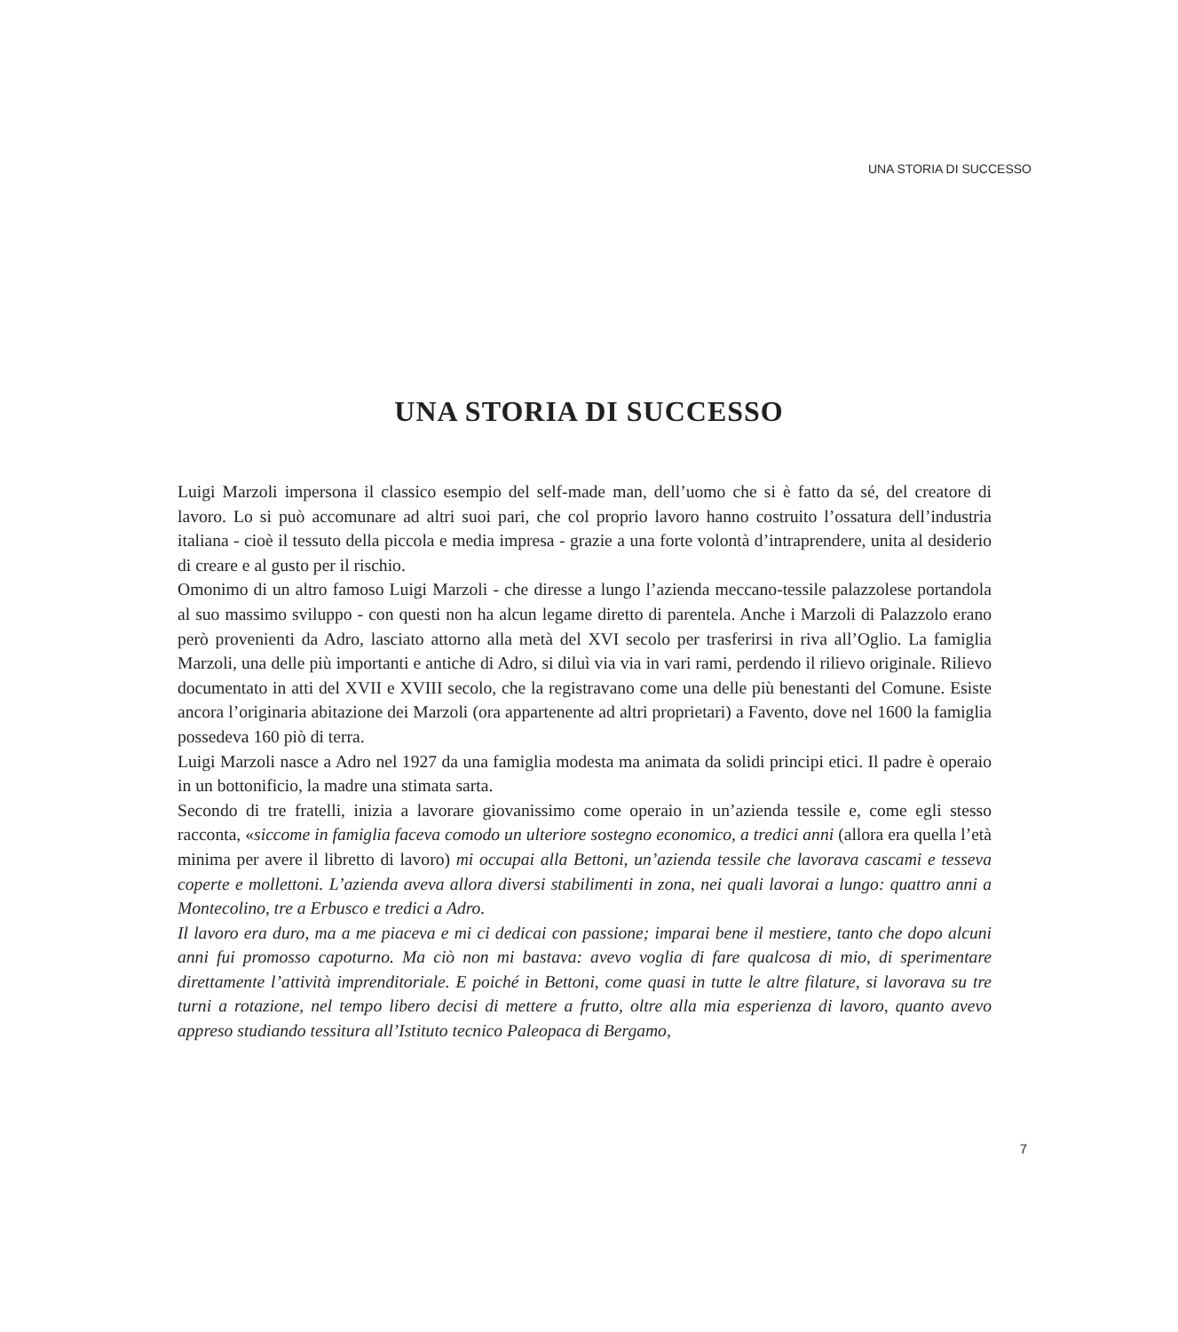UNA STORIA DI SUCCESSO
UNA STORIA DI SUCCESSO
Luigi Marzoli impersona il classico esempio del self-made man, dell’uomo che si è fatto da sé, del creatore di lavoro. Lo si può accomunare ad altri suoi pari, che col proprio lavoro hanno costruito l’ossatura dell’industria italiana - cioè il tessuto della piccola e media impresa - grazie a una forte volontà d’intraprendere, unita al desiderio di creare e al gusto per il rischio.
Omonimo di un altro famoso Luigi Marzoli - che diresse a lungo l’azienda meccano-tessile palazzolese portandola al suo massimo sviluppo - con questi non ha alcun legame diretto di parentela. Anche i Marzoli di Palazzolo erano però provenienti da Adro, lasciato attorno alla metà del XVI secolo per trasferirsi in riva all’Oglio. La famiglia Marzoli, una delle più importanti e antiche di Adro, si diluì via via in vari rami, perdendo il rilievo originale. Rilievo documentato in atti del XVII e XVIII secolo, che la registravano come una delle più benestanti del Comune. Esiste ancora l’originaria abitazione dei Marzoli (ora appartenente ad altri proprietari) a Favento, dove nel 1600 la famiglia possedeva 160 piò di terra.
Luigi Marzoli nasce a Adro nel 1927 da una famiglia modesta ma animata da solidi principi etici. Il padre è operaio in un bottonificio, la madre una stimata sarta.
Secondo di tre fratelli, inizia a lavorare giovanissimo come operaio in un’azienda tessile e, come egli stesso racconta, «siccome in famiglia faceva comodo un ulteriore sostegno economico, a tredici anni (allora era quella l’età minima per avere il libretto di lavoro) mi occupai alla Bettoni, un’azienda tessile che lavorava cascami e tesseva coperte e mollettoni. L’azienda aveva allora diversi stabilimenti in zona, nei quali lavorai a lungo: quattro anni a Montecolino, tre a Erbusco e tredici a Adro.
Il lavoro era duro, ma a me piaceva e mi ci dedicai con passione; imparai bene il mestiere, tanto che dopo alcuni anni fui promosso capoturno. Ma ciò non mi bastava: avevo voglia di fare qualcosa di mio, di sperimentare direttamente l’attività imprenditoriale. E poiché in Bettoni, come quasi in tutte le altre filature, si lavorava su tre turni a rotazione, nel tempo libero decisi di mettere a frutto, oltre alla mia esperienza di lavoro, quanto avevo appreso studiando tessitura all’Istituto tecnico Paleopaca di Bergamo,
7